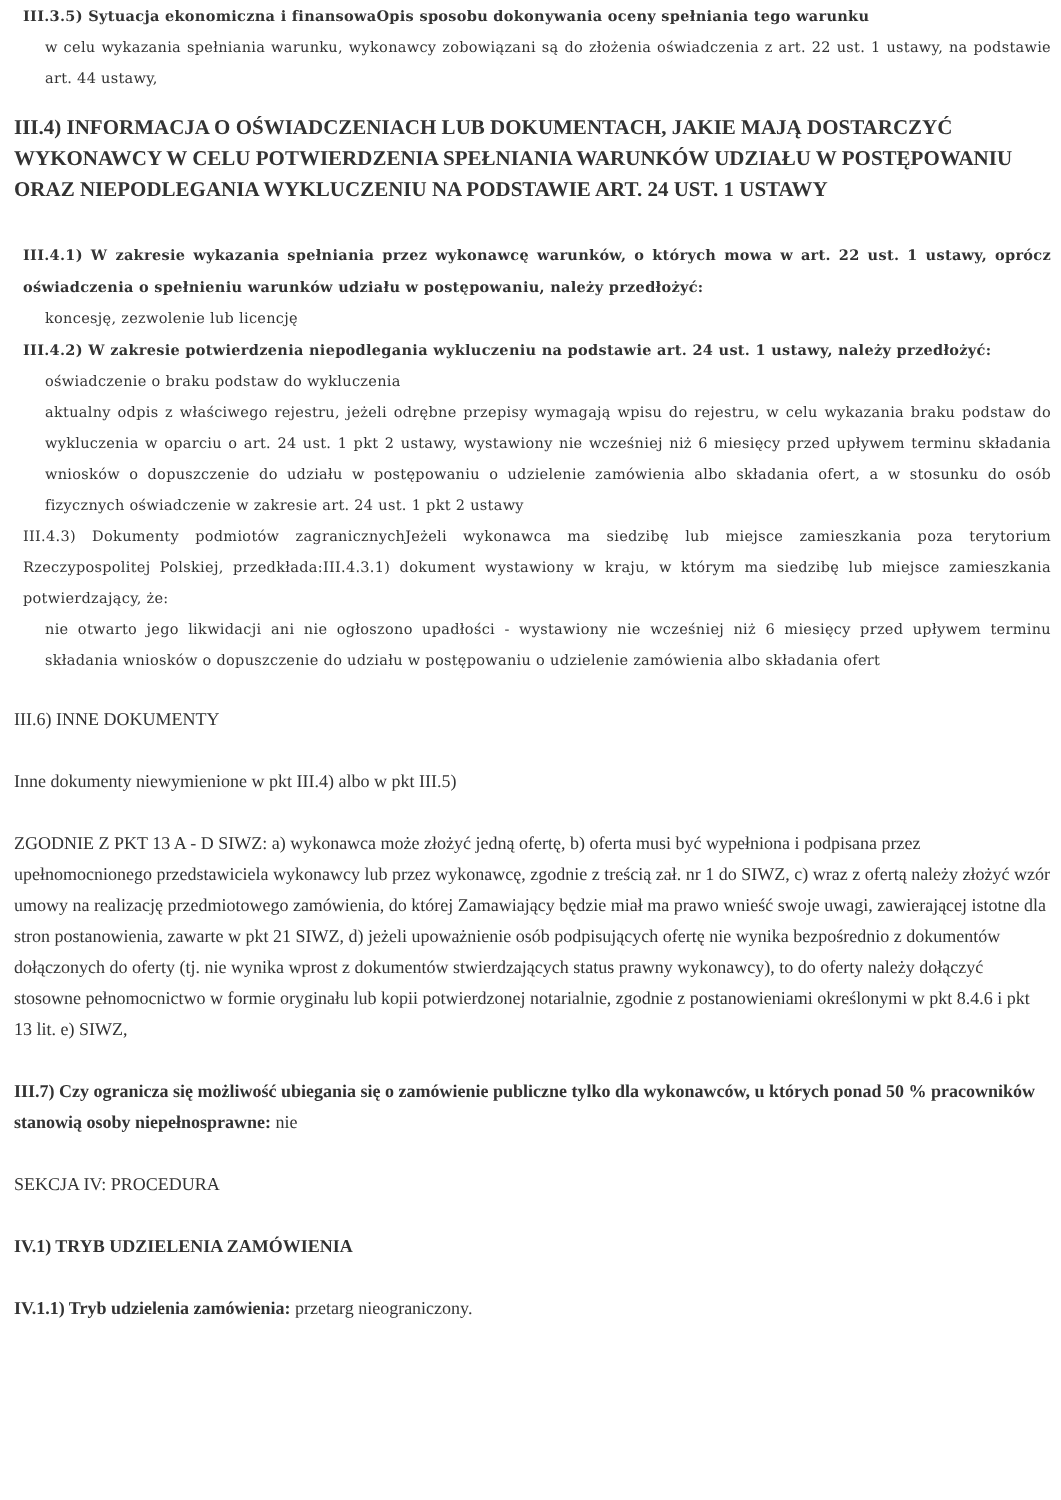III.3.5) Sytuacja ekonomiczna i finansowaOpis sposobu dokonywania oceny spełniania tego warunku
w celu wykazania spełniania warunku, wykonawcy zobowiązani są do złożenia oświadczenia z art. 22 ust. 1 ustawy, na podstawie art. 44 ustawy,
III.4) INFORMACJA O OŚWIADCZENIACH LUB DOKUMENTACH, JAKIE MAJĄ DOSTARCZYĆ WYKONAWCY W CELU POTWIERDZENIA SPEŁNIANIA WARUNKÓW UDZIAŁU W POSTĘPOWANIU ORAZ NIEPODLEGANIA WYKLUCZENIU NA PODSTAWIE ART. 24 UST. 1 USTAWY
III.4.1) W zakresie wykazania spełniania przez wykonawcę warunków, o których mowa w art. 22 ust. 1 ustawy, oprócz oświadczenia o spełnieniu warunków udziału w postępowaniu, należy przedłożyć:
koncesję, zezwolenie lub licencję
III.4.2) W zakresie potwierdzenia niepodlegania wykluczeniu na podstawie art. 24 ust. 1 ustawy, należy przedłożyć:
oświadczenie o braku podstaw do wykluczenia
aktualny odpis z właściwego rejestru, jeżeli odrębne przepisy wymagają wpisu do rejestru, w celu wykazania braku podstaw do wykluczenia w oparciu o art. 24 ust. 1 pkt 2 ustawy, wystawiony nie wcześniej niż 6 miesięcy przed upływem terminu składania wniosków o dopuszczenie do udziału w postępowaniu o udzielenie zamówienia albo składania ofert, a w stosunku do osób fizycznych oświadczenie w zakresie art. 24 ust. 1 pkt 2 ustawy
III.4.3) Dokumenty podmiotów zagranicznychJeżeli wykonawca ma siedzibę lub miejsce zamieszkania poza terytorium Rzeczypospolitej Polskiej, przedkłada:III.4.3.1) dokument wystawiony w kraju, w którym ma siedzibę lub miejsce zamieszkania potwierdzający, że:
nie otwarto jego likwidacji ani nie ogłoszono upadłości - wystawiony nie wcześniej niż 6 miesięcy przed upływem terminu składania wniosków o dopuszczenie do udziału w postępowaniu o udzielenie zamówienia albo składania ofert
III.6) INNE DOKUMENTY
Inne dokumenty niewymienione w pkt III.4) albo w pkt III.5)
ZGODNIE Z PKT 13 A - D SIWZ: a) wykonawca może złożyć jedną ofertę, b) oferta musi być wypełniona i podpisana przez upełnomocnionego przedstawiciela wykonawcy lub przez wykonawcę, zgodnie z treścią zał. nr 1 do SIWZ, c) wraz z ofertą należy złożyć wzór umowy na realizację przedmiotowego zamówienia, do której Zamawiający będzie miał ma prawo wnieść swoje uwagi, zawierającej istotne dla stron postanowienia, zawarte w pkt 21 SIWZ, d) jeżeli upoważnienie osób podpisujących ofertę nie wynika bezpośrednio z dokumentów dołączonych do oferty (tj. nie wynika wprost z dokumentów stwierdzających status prawny wykonawcy), to do oferty należy dołączyć stosowne pełnomocnictwo w formie oryginału lub kopii potwierdzonej notarialnie, zgodnie z postanowieniami określonymi w pkt 8.4.6 i pkt 13 lit. e) SIWZ,
III.7) Czy ogranicza się możliwość ubiegania się o zamówienie publiczne tylko dla wykonawców, u których ponad 50 % pracowników stanowią osoby niepełnosprawne: nie
SEKCJA IV: PROCEDURA
IV.1) TRYB UDZIELENIA ZAMÓWIENIA
IV.1.1) Tryb udzielenia zamówienia: przetarg nieograniczony.